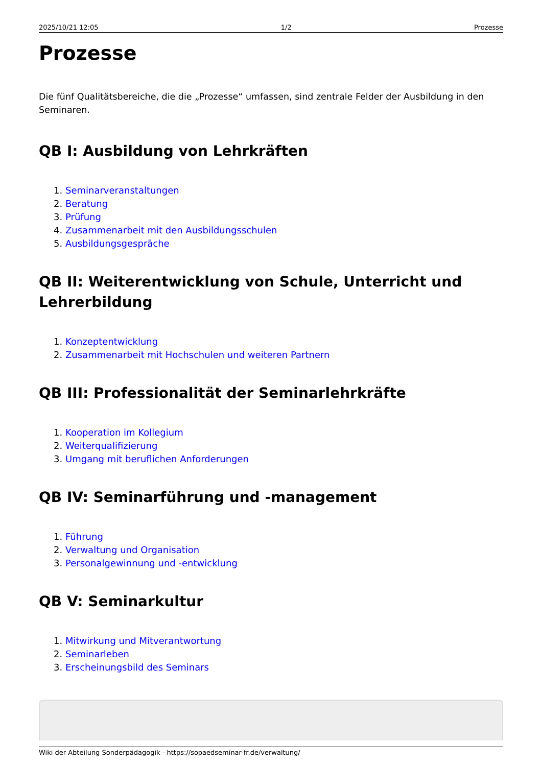2025/10/21 12:05 1/2 Prozesse
Prozesse
Die fünf Qualitätsbereiche, die die „Prozesse“ umfassen, sind zentrale Felder der Ausbildung in den Seminaren.
QB I: Ausbildung von Lehrkräften
1. Seminarveranstaltungen
2. Beratung
3. Prüfung
4. Zusammenarbeit mit den Ausbildungsschulen
5. Ausbildungsgespräche
QB II: Weiterentwicklung von Schule, Unterricht und Lehrerbildung
1. Konzeptentwicklung
2. Zusammenarbeit mit Hochschulen und weiteren Partnern
QB III: Professionalität der Seminarlehrkräfte
1. Kooperation im Kollegium
2. Weiterqualifizierung
3. Umgang mit beruflichen Anforderungen
QB IV: Seminarführung und -management
1. Führung
2. Verwaltung und Organisation
3. Personalgewinnung und -entwicklung
QB V: Seminarkultur
1. Mitwirkung und Mitverantwortung
2. Seminarleben
3. Erscheinungsbild des Seminars
Wiki der Abteilung Sonderpädagogik - https://sopaedseminar-fr.de/verwaltung/